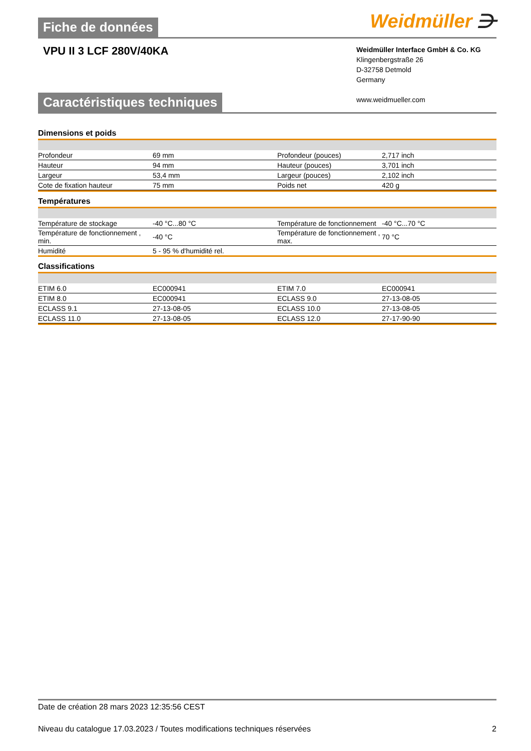Fiche de données
Weidmüller ⋺
VPU II 3 LCF 280V/40KA
Weidmüller Interface GmbH & Co. KG
Klingenbergstraße 26
D-32758 Detmold
Germany
www.weidmueller.com
Caractéristiques techniques
Dimensions et poids
| Profondeur | 69 mm | Profondeur (pouces) | 2,717 inch |
| Hauteur | 94 mm | Hauteur (pouces) | 3,701 inch |
| Largeur | 53,4 mm | Largeur (pouces) | 2,102 inch |
| Cote de fixation hauteur | 75 mm | Poids net | 420 g |
Températures
| Température de stockage | -40 °C...80 °C | Température de fonctionnement | -40 °C...70 °C |
| Température de fonctionnement , min. | -40 °C | Température de fonctionnement , max. | 70 °C |
| Humidité | 5 - 95 % d'humidité rel. | | |
Classifications
| ETIM 6.0 | EC000941 | ETIM 7.0 | EC000941 |
| ETIM 8.0 | EC000941 | ECLASS 9.0 | 27-13-08-05 |
| ECLASS 9.1 | 27-13-08-05 | ECLASS 10.0 | 27-13-08-05 |
| ECLASS 11.0 | 27-13-08-05 | ECLASS 12.0 | 27-17-90-90 |
Date de création 28 mars 2023 12:35:56 CEST
Niveau du catalogue 17.03.2023 / Toutes modifications techniques réservées 2